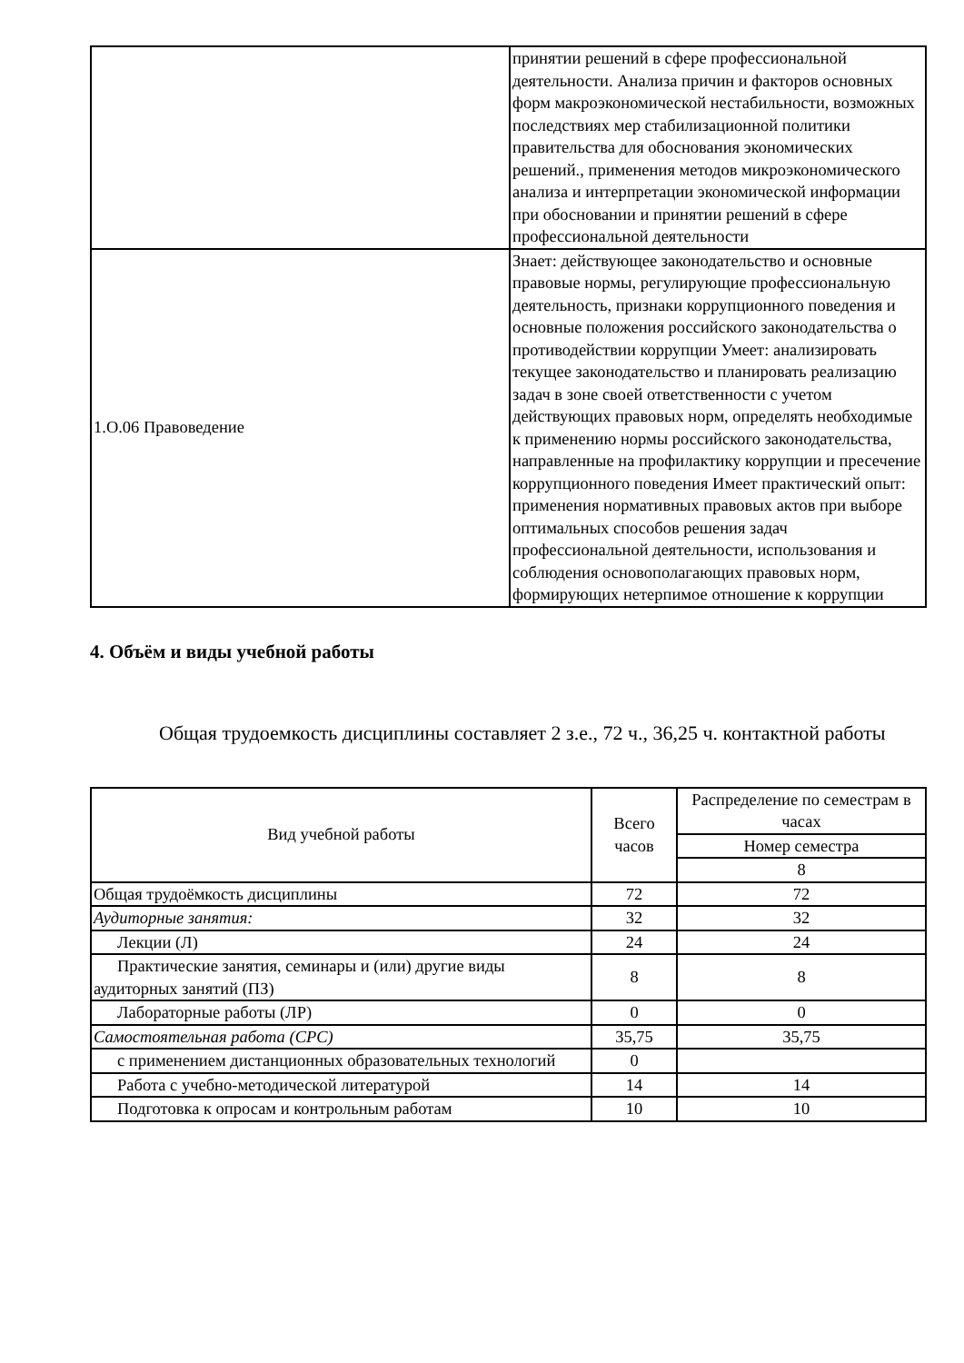| | принятии решений в сфере профессиональной деятельности. Анализа причин и факторов основных форм макроэкономической нестабильности, возможных последствиях мер стабилизационной политики правительства для обоснования экономических решений., применения методов микроэкономического анализа и интерпретации экономической информации при обосновании и принятии решений в сфере профессиональной деятельности |
| 1.О.06 Правоведение | Знает: действующее законодательство и основные правовые нормы, регулирующие профессиональную деятельность, признаки коррупционного поведения и основные положения российского законодательства о противодействии коррупции Умеет: анализировать текущее законодательство и планировать реализацию задач в зоне своей ответственности с учетом действующих правовых норм, определять необходимые к применению нормы российского законодательства, направленные на профилактику коррупции и пресечение коррупционного поведения Имеет практический опыт: применения нормативных правовых актов при выборе оптимальных способов решения задач профессиональной деятельности, использования и соблюдения основополагающих правовых норм, формирующих нетерпимое отношение к коррупции |
4. Объём и виды учебной работы
Общая трудоемкость дисциплины составляет 2 з.е., 72 ч., 36,25 ч. контактной работы
| Вид учебной работы | Всего часов | Распределение по семестрам в часах |
| --- | --- | --- |
| | | Номер семестра |
| | | 8 |
| Общая трудоёмкость дисциплины | 72 | 72 |
| Аудиторные занятия: | 32 | 32 |
| Лекции (Л) | 24 | 24 |
| Практические занятия, семинары и (или) другие виды аудиторных занятий (ПЗ) | 8 | 8 |
| Лабораторные работы (ЛР) | 0 | 0 |
| Самостоятельная работа (СРС) | 35,75 | 35,75 |
| с применением дистанционных образовательных технологий | 0 | |
| Работа с учебно-методической литературой | 14 | 14 |
| Подготовка к опросам и контрольным работам | 10 | 10 |